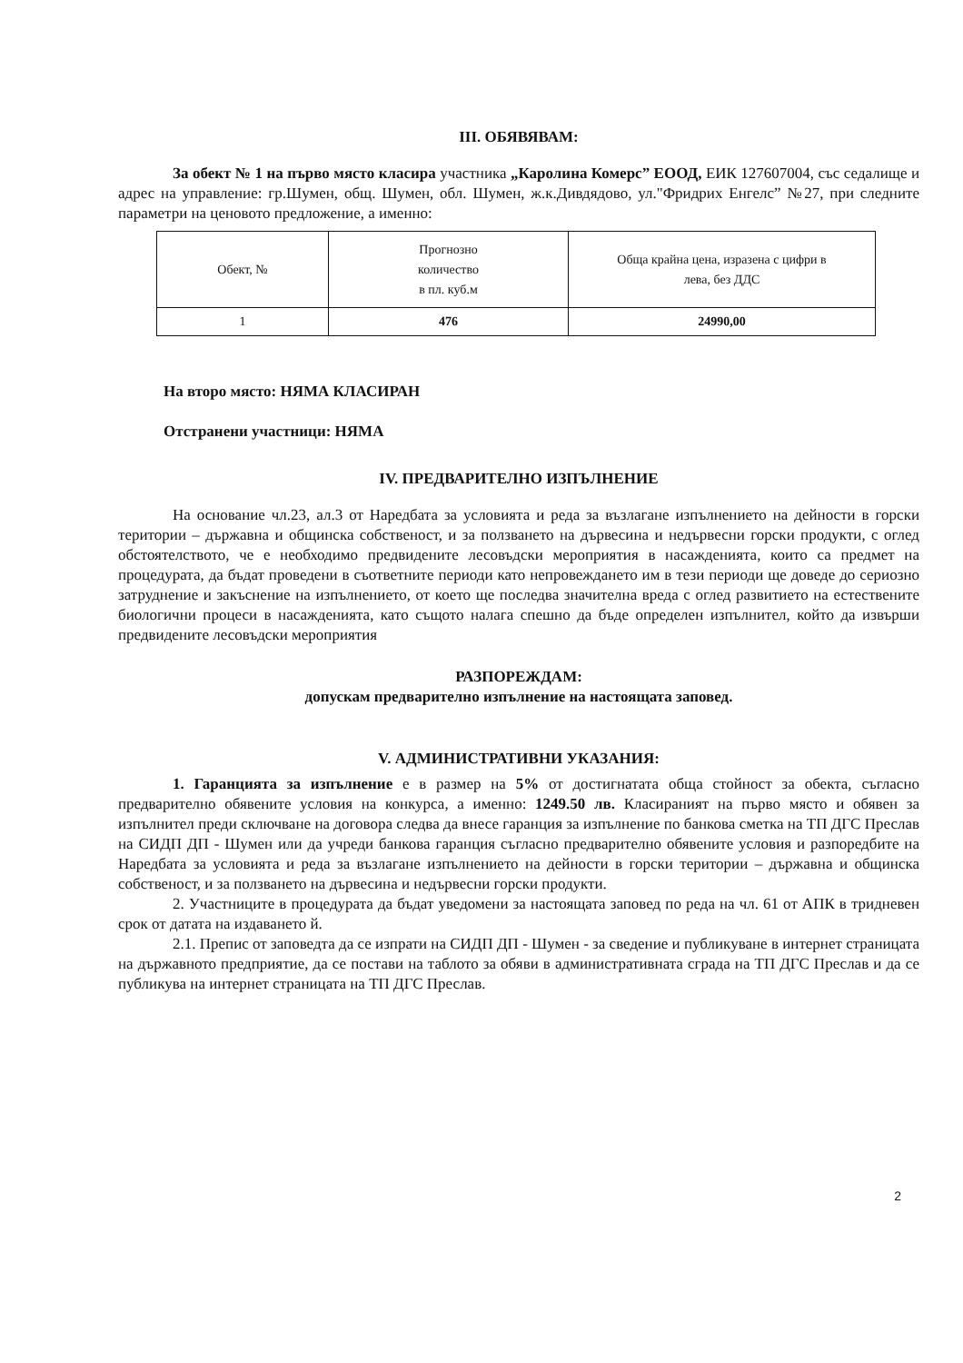III. ОБЯВЯВАМ:
За обект № 1 на първо място класира участника „Каролина Комерс” ЕООД, ЕИК 127607004, със седалище и адрес на управление: гр.Шумен, общ. Шумен, обл. Шумен, ж.к.Дивдядово, ул."Фридрих Енгелс” №27, при следните параметри на ценовото предложение, а именно:
| Обект, № | Прогнозно количество в пл. куб.м | Обща крайна цена, изразена с цифри в лева, без ДДС |
| 1 | 476 | 24990,00 |
На второ място: НЯМА КЛАСИРАН
Отстранени участници: НЯМА
IV. ПРЕДВАРИТЕЛНО ИЗПЪЛНЕНИЕ
На основание чл.23, ал.3 от Наредбата за условията и реда за възлагане изпълнението на дейности в горски територии – държавна и общинска собственост, и за ползването на дървесина и недървесни горски продукти, с оглед обстоятелството, че е необходимо предвидените лесовъдски мероприятия в насажденията, които са предмет на процедурата, да бъдат проведени в съответните периоди като непровеждането им в тези периоди ще доведе до сериозно затруднение и закъснение на изпълнението, от което ще последва значителна вреда с оглед развитието на естествените биологични процеси в насажденията, като същото налага спешно да бъде определен изпълнител, който да извърши предвидените лесовъдски мероприятия
РАЗПОРЕЖДАМ:
допускам предварително изпълнение на настоящата заповед.
V. АДМИНИСТРАТИВНИ УКАЗАНИЯ:
1. Гаранцията за изпълнение е в размер на 5% от достигнатата обща стойност за обекта, съгласно предварително обявените условия на конкурса, а именно: 1249.50 лв. Класираният на първо място и обявен за изпълнител преди сключване на договора следва да внесе гаранция за изпълнение по банкова сметка на ТП ДГС Преслав на СИДП ДП - Шумен или да учреди банкова гаранция съгласно предварително обявените условия и разпоредбите на Наредбата за условията и реда за възлагане изпълнението на дейности в горски територии – държавна и общинска собственост, и за ползването на дървесина и недървесни горски продукти.
2. Участниците в процедурата да бъдат уведомени за настоящата заповед по реда на чл. 61 от АПК в тридневен срок от датата на издаването й.
2.1. Препис от заповедта да се изпрати на СИДП ДП - Шумен - за сведение и публикуване в интернет страницата на държавното предприятие, да се постави на таблото за обяви в административната сграда на ТП ДГС Преслав и да се публикува на интернет страницата на ТП ДГС Преслав.
2